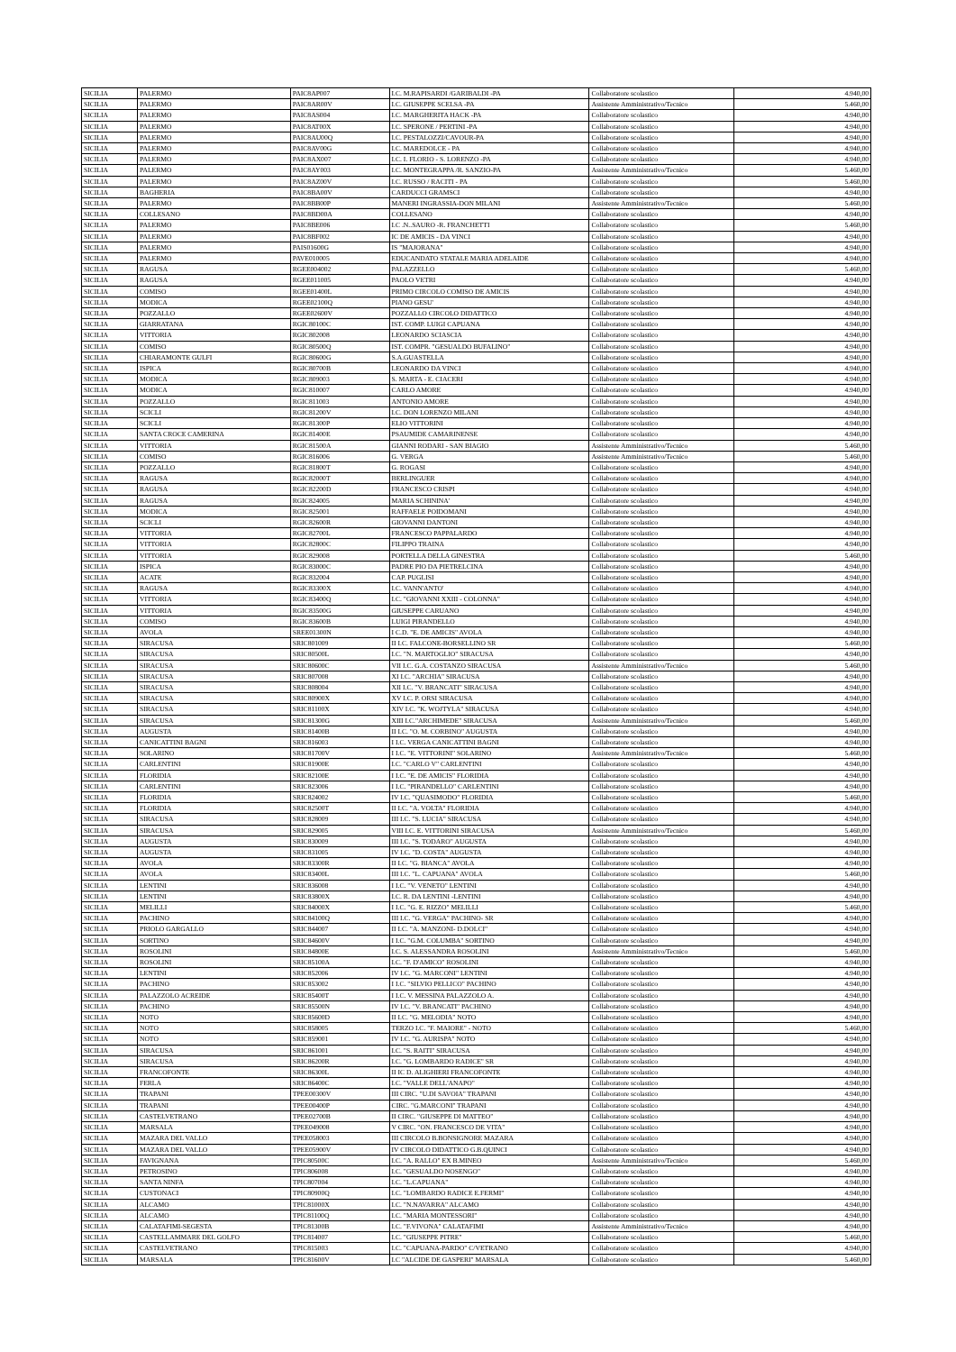| SICILIA | PALERMO | PAIC8AP007 | I.C. M.RAPISARDI /GARIBALDI -PA | Collaboratore scolastico | 4.940,00 |
| SICILIA | PALERMO | PAIC8AR00V | I.C. GIUSEPPE SCELSA -PA | Assistente Amministrativo/Tecnico | 5.460,00 |
| SICILIA | PALERMO | PAIC8AS004 | I.C. MARGHERITA HACK -PA | Collaboratore scolastico | 4.940,00 |
| SICILIA | PALERMO | PAIC8AT00X | I.C. SPERONE / PERTINI -PA | Collaboratore scolastico | 4.940,00 |
| SICILIA | PALERMO | PAIC8AU00Q | I.C. PESTALOZZI/CAVOUR-PA | Collaboratore scolastico | 4.940,00 |
| SICILIA | PALERMO | PAIC8AV00G | I.C. MAREDOLCE - PA | Collaboratore scolastico | 4.940,00 |
| SICILIA | PALERMO | PAIC8AX007 | I.C. I. FLORIO - S. LORENZO -PA | Collaboratore scolastico | 4.940,00 |
| SICILIA | PALERMO | PAIC8AY003 | I.C. MONTEGRAPPA /R. SANZIO-PA | Assistente Amministrativo/Tecnico | 5.460,00 |
| SICILIA | PALERMO | PAIC8AZ00V | I.C. RUSSO / RACITI - PA | Collaboratore scolastico | 5.460,00 |
| SICILIA | BAGHERIA | PAIC8BA00V | CARDUCCI GRAMSCI | Collaboratore scolastico | 4.940,00 |
| SICILIA | PALERMO | PAIC8BB00P | MANERI INGRASSIA-DON MILANI | Assistente Amministrativo/Tecnico | 5.460,00 |
| SICILIA | COLLESANO | PAIC8BD00A | COLLESANO | Collaboratore scolastico | 4.940,00 |
| SICILIA | PALERMO | PAIC8BE006 | I.C .N..SAURO -R. FRANCHETTI | Collaboratore scolastico | 5.460,00 |
| SICILIA | PALERMO | PAIC8BF002 | IC DE AMICIS - DA VINCI | Collaboratore scolastico | 4.940,00 |
| SICILIA | PALERMO | PAIS01600G | IS "MAJORANA" | Collaboratore scolastico | 4.940,00 |
| SICILIA | PALERMO | PAVE010005 | EDUCANDATO STATALE MARIA ADELAIDE | Collaboratore scolastico | 4.940,00 |
| SICILIA | RAGUSA | RGEE004002 | PALAZZELLO | Collaboratore scolastico | 5.460,00 |
| SICILIA | RAGUSA | RGEE011005 | PAOLO VETRI | Collaboratore scolastico | 4.940,00 |
| SICILIA | COMISO | RGEE01400L | PRIMO CIRCOLO COMISO DE AMICIS | Collaboratore scolastico | 4.940,00 |
| SICILIA | MODICA | RGEE02100Q | PIANO GESU' | Collaboratore scolastico | 4.940,00 |
| SICILIA | POZZALLO | RGEE02600V | POZZALLO CIRCOLO DIDATTICO | Collaboratore scolastico | 4.940,00 |
| SICILIA | GIARRATANA | RGIC80100C | IST. COMP. LUIGI CAPUANA | Collaboratore scolastico | 4.940,00 |
| SICILIA | VITTORIA | RGIC802008 | LEONARDO SCIASCIA | Collaboratore scolastico | 4.940,00 |
| SICILIA | COMISO | RGIC80500Q | IST. COMPR. "GESUALDO BUFALINO" | Collaboratore scolastico | 4.940,00 |
| SICILIA | CHIARAMONTE GULFI | RGIC80600G | S.A.GUASTELLA | Collaboratore scolastico | 4.940,00 |
| SICILIA | ISPICA | RGIC80700B | LEONARDO DA VINCI | Collaboratore scolastico | 4.940,00 |
| SICILIA | MODICA | RGIC809003 | S. MARTA - E. CIACERI | Collaboratore scolastico | 4.940,00 |
| SICILIA | MODICA | RGIC810007 | CARLO AMORE | Collaboratore scolastico | 4.940,00 |
| SICILIA | POZZALLO | RGIC811003 | ANTONIO AMORE | Collaboratore scolastico | 4.940,00 |
| SICILIA | SCICLI | RGIC81200V | I.C. DON LORENZO MILANI | Collaboratore scolastico | 4.940,00 |
| SICILIA | SCICLI | RGIC81300P | ELIO VITTORINI | Collaboratore scolastico | 4.940,00 |
| SICILIA | SANTA CROCE CAMERINA | RGIC81400E | PSAUMIDE CAMARINENSE | Collaboratore scolastico | 4.940,00 |
| SICILIA | VITTORIA | RGIC81500A | GIANNI RODARI - SAN BIAGIO | Assistente Amministrativo/Tecnico | 5.460,00 |
| SICILIA | COMISO | RGIC816006 | G. VERGA | Assistente Amministrativo/Tecnico | 5.460,00 |
| SICILIA | POZZALLO | RGIC81800T | G. ROGASI | Collaboratore scolastico | 4.940,00 |
| SICILIA | RAGUSA | RGIC82000T | BERLINGUER | Collaboratore scolastico | 4.940,00 |
| SICILIA | RAGUSA | RGIC82200D | FRANCESCO CRISPI | Collaboratore scolastico | 4.940,00 |
| SICILIA | RAGUSA | RGIC824005 | MARIA SCHININA' | Collaboratore scolastico | 4.940,00 |
| SICILIA | MODICA | RGIC825001 | RAFFAELE POIDOMANI | Collaboratore scolastico | 4.940,00 |
| SICILIA | SCICLI | RGIC82600R | GIOVANNI DANTONI | Collaboratore scolastico | 4.940,00 |
| SICILIA | VITTORIA | RGIC82700L | FRANCESCO PAPPALARDO | Collaboratore scolastico | 4.940,00 |
| SICILIA | VITTORIA | RGIC82800C | FILIPPO TRAINA | Collaboratore scolastico | 4.940,00 |
| SICILIA | VITTORIA | RGIC829008 | PORTELLA DELLA GINESTRA | Collaboratore scolastico | 5.460,00 |
| SICILIA | ISPICA | RGIC83000C | PADRE PIO DA PIETRELCINA | Collaboratore scolastico | 4.940,00 |
| SICILIA | ACATE | RGIC832004 | CAP. PUGLISI | Collaboratore scolastico | 4.940,00 |
| SICILIA | RAGUSA | RGIC83300X | I.C. VANN'ANTO' | Collaboratore scolastico | 4.940,00 |
| SICILIA | VITTORIA | RGIC83400Q | I.C. "GIOVANNI XXIII - COLONNA" | Collaboratore scolastico | 4.940,00 |
| SICILIA | VITTORIA | RGIC83500G | GIUSEPPE CARUANO | Collaboratore scolastico | 4.940,00 |
| SICILIA | COMISO | RGIC83600B | LUIGI PIRANDELLO | Collaboratore scolastico | 4.940,00 |
| SICILIA | AVOLA | SREE01300N | I C.D. "E. DE AMICIS" AVOLA | Collaboratore scolastico | 4.940,00 |
| SICILIA | SIRACUSA | SRIC801009 | II I.C. FALCONE-BORSELLINO SR | Collaboratore scolastico | 5.460,00 |
| SICILIA | SIRACUSA | SRIC80500L | I.C. "N. MARTOGLIO" SIRACUSA | Collaboratore scolastico | 4.940,00 |
| SICILIA | SIRACUSA | SRIC80600C | VII I.C. G.A. COSTANZO SIRACUSA | Assistente Amministrativo/Tecnico | 5.460,00 |
| SICILIA | SIRACUSA | SRIC807008 | XI I.C. "ARCHIA" SIRACUSA | Collaboratore scolastico | 4.940,00 |
| SICILIA | SIRACUSA | SRIC808004 | XII I.C. "V. BRANCATI" SIRACUSA | Collaboratore scolastico | 4.940,00 |
| SICILIA | SIRACUSA | SRIC80900X | XV I.C. P. ORSI SIRACUSA | Collaboratore scolastico | 4.940,00 |
| SICILIA | SIRACUSA | SRIC81100X | XIV I.C. "K. WOJTYLA" SIRACUSA | Collaboratore scolastico | 4.940,00 |
| SICILIA | SIRACUSA | SRIC81300G | XIII I.C."ARCHIMEDE" SIRACUSA | Assistente Amministrativo/Tecnico | 5.460,00 |
| SICILIA | AUGUSTA | SRIC81400B | II I.C. "O. M. CORBINO" AUGUSTA | Collaboratore scolastico | 4.940,00 |
| SICILIA | CANICATTINI BAGNI | SRIC816003 | I I.C. VERGA CANICATTINI BAGNI | Collaboratore scolastico | 4.940,00 |
| SICILIA | SOLARINO | SRIC81700V | I I.C. "E. VITTORINI" SOLARINO | Assistente Amministrativo/Tecnico | 5.460,00 |
| SICILIA | CARLENTINI | SRIC81900E | I.C. "CARLO V" CARLENTINI | Collaboratore scolastico | 4.940,00 |
| SICILIA | FLORIDIA | SRIC82100E | I I.C. "E. DE AMICIS" FLORIDIA | Collaboratore scolastico | 4.940,00 |
| SICILIA | CARLENTINI | SRIC823006 | I I.C. "PIRANDELLO" CARLENTINI | Collaboratore scolastico | 4.940,00 |
| SICILIA | FLORIDIA | SRIC824002 | IV I.C. "QUASIMODO" FLORIDIA | Collaboratore scolastico | 5.460,00 |
| SICILIA | FLORIDIA | SRIC82500T | II I.C. "A. VOLTA" FLORIDIA | Collaboratore scolastico | 4.940,00 |
| SICILIA | SIRACUSA | SRIC828009 | III I.C. "S. LUCIA" SIRACUSA | Collaboratore scolastico | 4.940,00 |
| SICILIA | SIRACUSA | SRIC829005 | VIII I.C. E. VITTORINI SIRACUSA | Assistente Amministrativo/Tecnico | 5.460,00 |
| SICILIA | AUGUSTA | SRIC830009 | III I.C. "S. TODARO" AUGUSTA | Collaboratore scolastico | 4.940,00 |
| SICILIA | AUGUSTA | SRIC831005 | IV I.C. "D. COSTA" AUGUSTA | Collaboratore scolastico | 4.940,00 |
| SICILIA | AVOLA | SRIC83300R | II I.C. "G. BIANCA" AVOLA | Collaboratore scolastico | 4.940,00 |
| SICILIA | AVOLA | SRIC83400L | III I.C. "L. CAPUANA" AVOLA | Collaboratore scolastico | 5.460,00 |
| SICILIA | LENTINI | SRIC836008 | I I.C. "V. VENETO" LENTINI | Collaboratore scolastico | 4.940,00 |
| SICILIA | LENTINI | SRIC83800X | I.C. R. DA LENTINI -LENTINI | Collaboratore scolastico | 4.940,00 |
| SICILIA | MELILLI | SRIC84000X | I I.C. "G. E. RIZZO" MELILLI | Collaboratore scolastico | 5.460,00 |
| SICILIA | PACHINO | SRIC84100Q | III I.C. "G. VERGA" PACHINO- SR | Collaboratore scolastico | 4.940,00 |
| SICILIA | PRIOLO GARGALLO | SRIC844007 | II I.C. "A. MANZONI- D.DOLCI" | Collaboratore scolastico | 4.940,00 |
| SICILIA | SORTINO | SRIC84600V | I I.C. "G.M. COLUMBA" SORTINO | Collaboratore scolastico | 4.940,00 |
| SICILIA | ROSOLINI | SRIC84800E | I.C. S. ALESSANDRA ROSOLINI | Assistente Amministrativo/Tecnico | 5.460,00 |
| SICILIA | ROSOLINI | SRIC85100A | I.C. "F. D'AMICO" ROSOLINI | Collaboratore scolastico | 4.940,00 |
| SICILIA | LENTINI | SRIC852006 | IV I.C. "G. MARCONI" LENTINI | Collaboratore scolastico | 4.940,00 |
| SICILIA | PACHINO | SRIC853002 | I I.C. "SILVIO PELLICO" PACHINO | Collaboratore scolastico | 4.940,00 |
| SICILIA | PALAZZOLO ACREIDE | SRIC85400T | I I.C. V. MESSINA PALAZZOLO A. | Collaboratore scolastico | 4.940,00 |
| SICILIA | PACHINO | SRIC85500N | IV I.C. "V. BRANCATI" PACHINO | Collaboratore scolastico | 4.940,00 |
| SICILIA | NOTO | SRIC85600D | II I.C. "G. MELODIA" NOTO | Collaboratore scolastico | 4.940,00 |
| SICILIA | NOTO | SRIC858005 | TERZO I.C. "F. MAIORE" - NOTO | Collaboratore scolastico | 5.460,00 |
| SICILIA | NOTO | SRIC859001 | IV I.C. "G. AURISPA" NOTO | Collaboratore scolastico | 4.940,00 |
| SICILIA | SIRACUSA | SRIC861001 | I.C. "S. RAITI" SIRACUSA | Collaboratore scolastico | 4.940,00 |
| SICILIA | SIRACUSA | SRIC86200R | I.C. "G. LOMBARDO RADICE" SR | Collaboratore scolastico | 4.940,00 |
| SICILIA | FRANCOFONTE | SRIC86300L | II IC D. ALIGHIERI FRANCOFONTE | Collaboratore scolastico | 4.940,00 |
| SICILIA | FERLA | SRIC86400C | I.C. "VALLE DELL'ANAPO" | Collaboratore scolastico | 4.940,00 |
| SICILIA | TRAPANI | TPEE00300V | III CIRC. "U.DI SAVOIA" TRAPANI | Collaboratore scolastico | 4.940,00 |
| SICILIA | TRAPANI | TPEE00400P | CIRC. "G.MARCONI" TRAPANI | Collaboratore scolastico | 4.940,00 |
| SICILIA | CASTELVETRANO | TPEE02700B | II CIRC. "GIUSEPPE DI MATTEO" | Collaboratore scolastico | 4.940,00 |
| SICILIA | MARSALA | TPEE049008 | V CIRC. "ON. FRANCESCO DE VITA" | Collaboratore scolastico | 4.940,00 |
| SICILIA | MAZARA DEL VALLO | TPEE058003 | III CIRCOLO B.BONSIGNORE MAZARA | Collaboratore scolastico | 4.940,00 |
| SICILIA | MAZARA DEL VALLO | TPEE05900V | IV CIRCOLO DIDATTICO G.B.QUINCI | Collaboratore scolastico | 4.940,00 |
| SICILIA | FAVIGNANA | TPIC80500C | I.C. "A. RALLO" EX B.MINEO | Assistente Amministrativo/Tecnico | 5.460,00 |
| SICILIA | PETROSINO | TPIC806008 | I.C. "GESUALDO NOSENGO" | Collaboratore scolastico | 4.940,00 |
| SICILIA | SANTA NINFA | TPIC807004 | I.C. "L.CAPUANA" | Collaboratore scolastico | 4.940,00 |
| SICILIA | CUSTONACI | TPIC80900Q | I.C. "LOMBARDO RADICE E.FERMI" | Collaboratore scolastico | 4.940,00 |
| SICILIA | ALCAMO | TPIC81000X | I.C. "N.NAVARRA" ALCAMO | Collaboratore scolastico | 4.940,00 |
| SICILIA | ALCAMO | TPIC81100Q | I.C. "MARIA MONTESSORI" | Collaboratore scolastico | 4.940,00 |
| SICILIA | CALATAFIMI-SEGESTA | TPIC81300B | I.C. "F.VIVONA" CALATAFIMI | Assistente Amministrativo/Tecnico | 4.940,00 |
| SICILIA | CASTELLAMMARE DEL GOLFO | TPIC814007 | I.C. "GIUSEPPE PITRE" | Collaboratore scolastico | 5.460,00 |
| SICILIA | CASTELVETRANO | TPIC815003 | I.C. "CAPUANA-PARDO" C/VETRANO | Collaboratore scolastico | 4.940,00 |
| SICILIA | MARSALA | TPIC81600V | I.C "ALCIDE DE GASPERI" MARSALA | Collaboratore scolastico | 5.460,00 |